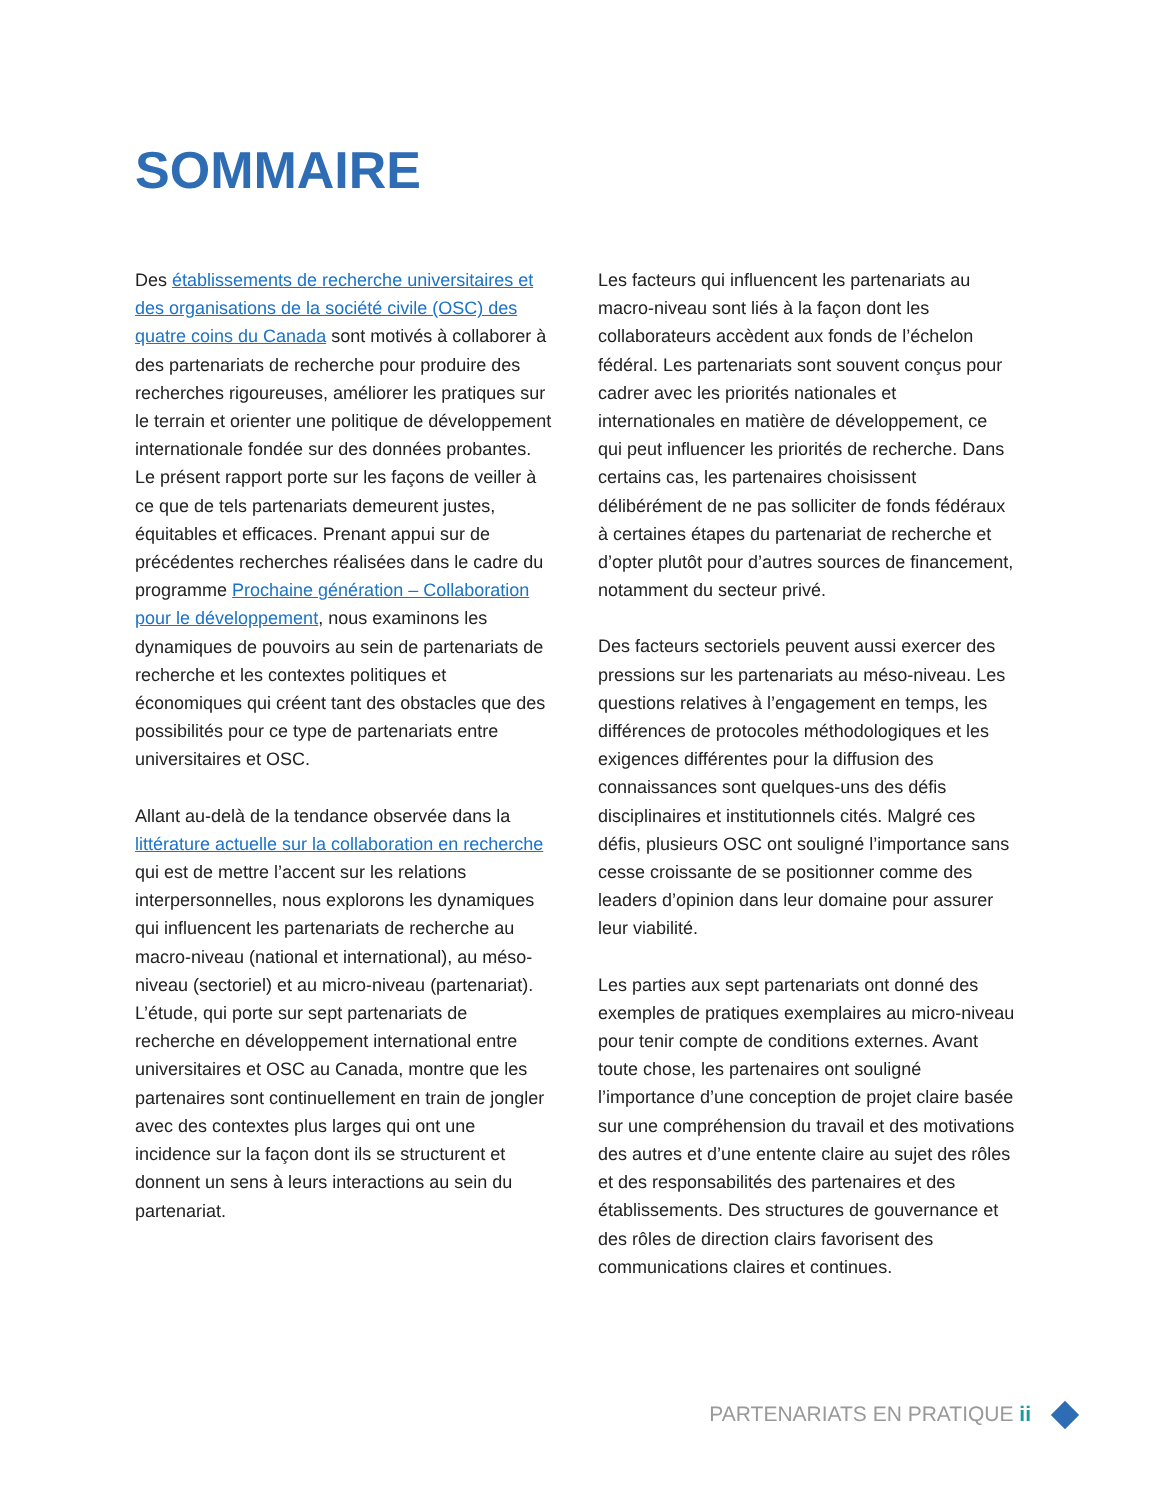SOMMAIRE
Des établissements de recherche universitaires et des organisations de la société civile (OSC) des quatre coins du Canada sont motivés à collaborer à des partenariats de recherche pour produire des recherches rigoureuses, améliorer les pratiques sur le terrain et orienter une politique de développement internationale fondée sur des données probantes. Le présent rapport porte sur les façons de veiller à ce que de tels partenariats demeurent justes, équitables et efficaces. Prenant appui sur de précédentes recherches réalisées dans le cadre du programme Prochaine génération – Collaboration pour le développement, nous examinons les dynamiques de pouvoirs au sein de partenariats de recherche et les contextes politiques et économiques qui créent tant des obstacles que des possibilités pour ce type de partenariats entre universitaires et OSC.
Allant au-delà de la tendance observée dans la littérature actuelle sur la collaboration en recherche qui est de mettre l’accent sur les relations interpersonnelles, nous explorons les dynamiques qui influencent les partenariats de recherche au macro-niveau (national et international), au méso-niveau (sectoriel) et au micro-niveau (partenariat). L’étude, qui porte sur sept partenariats de recherche en développement international entre universitaires et OSC au Canada, montre que les partenaires sont continuellement en train de jongler avec des contextes plus larges qui ont une incidence sur la façon dont ils se structurent et donnent un sens à leurs interactions au sein du partenariat.
Les facteurs qui influencent les partenariats au macro-niveau sont liés à la façon dont les collaborateurs accèdent aux fonds de l’échelon fédéral. Les partenariats sont souvent conçus pour cadrer avec les priorités nationales et internationales en matière de développement, ce qui peut influencer les priorités de recherche. Dans certains cas, les partenaires choisissent délibérément de ne pas solliciter de fonds fédéraux à certaines étapes du partenariat de recherche et d’opter plutôt pour d’autres sources de financement, notamment du secteur privé.
Des facteurs sectoriels peuvent aussi exercer des pressions sur les partenariats au méso-niveau. Les questions relatives à l’engagement en temps, les différences de protocoles méthodologiques et les exigences différentes pour la diffusion des connaissances sont quelques-uns des défis disciplinaires et institutionnels cités. Malgré ces défis, plusieurs OSC ont souligné l’importance sans cesse croissante de se positionner comme des leaders d’opinion dans leur domaine pour assurer leur viabilité.
Les parties aux sept partenariats ont donné des exemples de pratiques exemplaires au micro-niveau pour tenir compte de conditions externes. Avant toute chose, les partenaires ont souligné l’importance d’une conception de projet claire basée sur une compréhension du travail et des motivations des autres et d’une entente claire au sujet des rôles et des responsabilités des partenaires et des établissements. Des structures de gouvernance et des rôles de direction clairs favorisent des communications claires et continues.
PARTENARIATS EN PRATIQUE ii